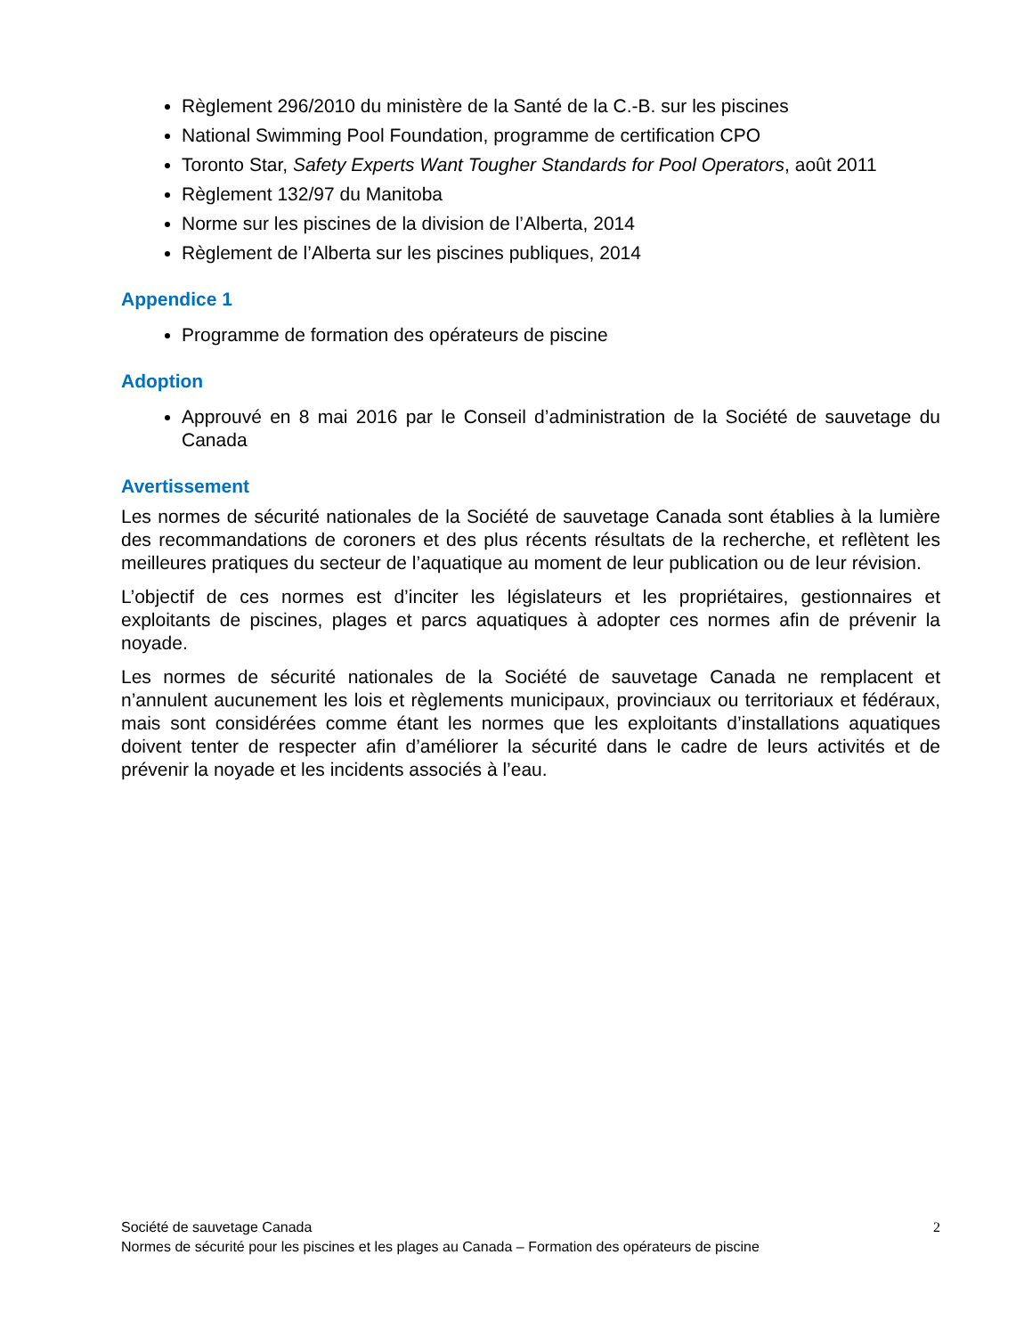Règlement 296/2010 du ministère de la Santé de la C.-B. sur les piscines
National Swimming Pool Foundation, programme de certification CPO
Toronto Star, Safety Experts Want Tougher Standards for Pool Operators, août 2011
Règlement 132/97 du Manitoba
Norme sur les piscines de la division de l’Alberta, 2014
Règlement de l’Alberta sur les piscines publiques, 2014
Appendice 1
Programme de formation des opérateurs de piscine
Adoption
Approuvé en 8 mai 2016 par le Conseil d’administration de la Société de sauvetage du Canada
Avertissement
Les normes de sécurité nationales de la Société de sauvetage Canada sont établies à la lumière des recommandations de coroners et des plus récents résultats de la recherche, et reflètent les meilleures pratiques du secteur de l’aquatique au moment de leur publication ou de leur révision.
L’objectif de ces normes est d’inciter les législateurs et les propriétaires, gestionnaires et exploitants de piscines, plages et parcs aquatiques à adopter ces normes afin de prévenir la noyade.
Les normes de sécurité nationales de la Société de sauvetage Canada ne remplacent et n’annulent aucunement les lois et règlements municipaux, provinciaux ou territoriaux et fédéraux, mais sont considérées comme étant les normes que les exploitants d’installations aquatiques doivent tenter de respecter afin d’améliorer la sécurité dans le cadre de leurs activités et de prévenir la noyade et les incidents associés à l’eau.
2 Société de sauvetage Canada
Normes de sécurité pour les piscines et les plages au Canada – Formation des opérateurs de piscine